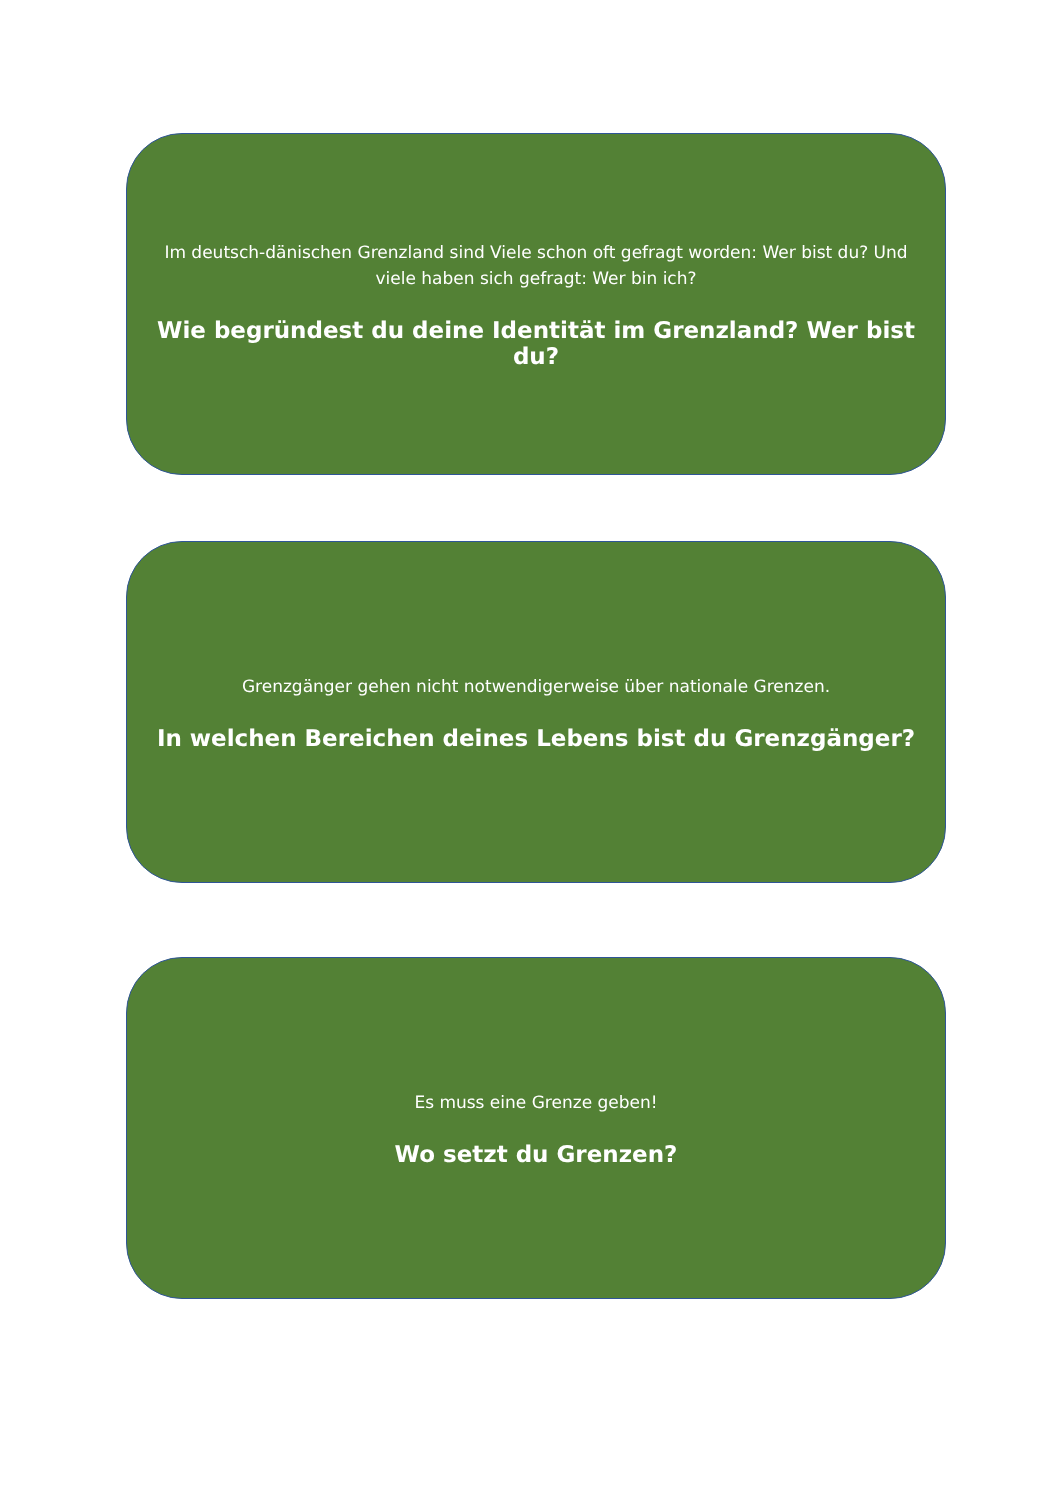Im deutsch-dänischen Grenzland sind Viele schon oft gefragt worden: Wer bist du? Und viele haben sich gefragt: Wer bin ich?
Wie begründest du deine Identität im Grenzland? Wer bist du?
Grenzgänger gehen nicht notwendigerweise über nationale Grenzen.
In welchen Bereichen deines Lebens bist du Grenzgänger?
Es muss eine Grenze geben!
Wo setzt du Grenzen?